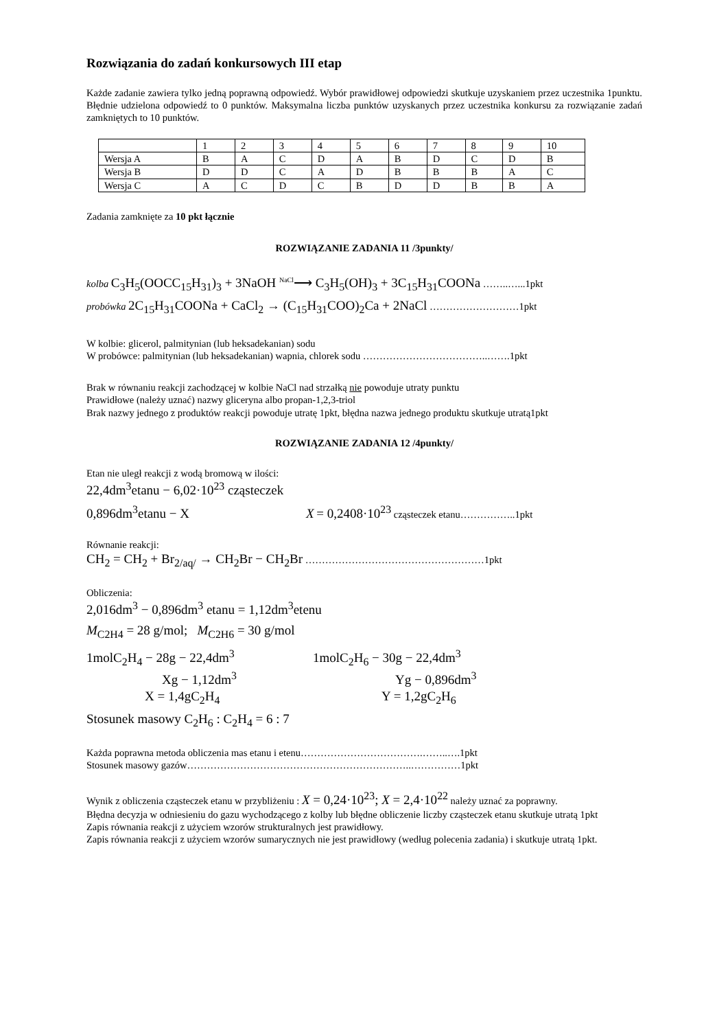Rozwiązania do zadań konkursowych III etap
Każde zadanie zawiera tylko jedną poprawną odpowiedź. Wybór prawidłowej odpowiedzi skutkuje uzyskaniem przez uczestnika 1punktu. Błędnie udzielona odpowiedź to 0 punktów. Maksymalna liczba punktów uzyskanych przez uczestnika konkursu za rozwiązanie zadań zamkniętych to 10 punktów.
| | 1 | 2 | 3 | 4 | 5 | 6 | 7 | 8 | 9 | 10 |
| Wersja A | B | A | C | D | A | B | D | C | D | B |
| Wersja B | D | D | C | A | D | B | B | B | A | C |
| Wersja C | A | C | D | C | B | D | D | B | B | A |
Zadania zamknięte za 10 pkt łącznie
ROZWIĄZANIE ZADANIA 11 /3punkty/
kolba C<sub>3</sub>H<sub>5</sub>(OOCC<sub>15</sub>H<sub>31</sub>)<sub>3</sub> + 3NaOH <sup>NaCl</sup>⟶ C<sub>3</sub>H<sub>5</sub>(OH)<sub>3</sub> + 3C<sub>15</sub>H<sub>31</sub>COONa ……..…...1pkt
probówka 2C<sub>15</sub>H<sub>31</sub>COONa + CaCl<sub>2</sub> → (C<sub>15</sub>H<sub>31</sub>COO)<sub>2</sub>Ca + 2NaCl ………………………1pkt
W kolbie: glicerol, palmitynian (lub heksadekanian) sodu
W probówce: palmitynian (lub heksadekanian) wapnia, chlorek sodu ………………………………..…….1pkt
Brak w równaniu reakcji zachodzącej w kolbie NaCl nad strzałką nie powoduje utraty punktu
Prawidłowe (należy uznać) nazwy gliceryna albo propan-1,2,3-triol
Brak nazwy jednego z produktów reakcji powoduje utratę 1pkt, błędna nazwa jednego produktu skutkuje utratą1pkt
ROZWIĄZANIE ZADANIA 12 /4punkty/
Etan nie uległ reakcji z wodą bromową w ilości:
22,4dm<sup>3</sup>etanu − 6,02·10<sup>23</sup> cząsteczek
0,896dm<sup>3</sup>etanu − X X = 0,2408·10<sup>23</sup> cząsteczek etanu……………..1pkt
Równanie reakcji:
CH<sub>2</sub> = CH<sub>2</sub> + Br<sub>2/aq/</sub> → CH<sub>2</sub>Br − CH<sub>2</sub>Br ………………………………………………1pkt
Obliczenia:
2,016dm<sup>3</sup> − 0,896dm<sup>3</sup> etanu = 1,12dm<sup>3</sup>etenu
M<sub>C2H4</sub> = 28 g/mol; M<sub>C2H6</sub> = 30 g/mol
1molC<sub>2</sub>H<sub>4</sub> − 28g − 22,4dm<sup>3</sup>
Xg − 1,12dm<sup>3</sup>
X = 1,4gC<sub>2</sub>H<sub>4</sub>
1molC<sub>2</sub>H<sub>6</sub> − 30g − 22,4dm<sup>3</sup>
Yg − 0,896dm<sup>3</sup>
Y = 1,2gC<sub>2</sub>H<sub>6</sub>
Stosunek masowy C<sub>2</sub>H<sub>6</sub> : C<sub>2</sub>H<sub>4</sub> = 6 : 7
Każda poprawna metoda obliczenia mas etanu i etenu……………………………….……..….1pkt
Stosunek masowy gazów…………………………………………………………..……………1pkt
Wynik z obliczenia cząsteczek etanu w przybliżeniu : X = 0,24·10<sup>23</sup>; X = 2,4·10<sup>22</sup> należy uznać za poprawny.
Błędna decyzja w odniesieniu do gazu wychodzącego z kolby lub błędne obliczenie liczby cząsteczek etanu skutkuje utratą 1pkt
Zapis równania reakcji z użyciem wzorów strukturalnych jest prawidłowy.
Zapis równania reakcji z użyciem wzorów sumarycznych nie jest prawidłowy (według polecenia zadania) i skutkuje utratą 1pkt.